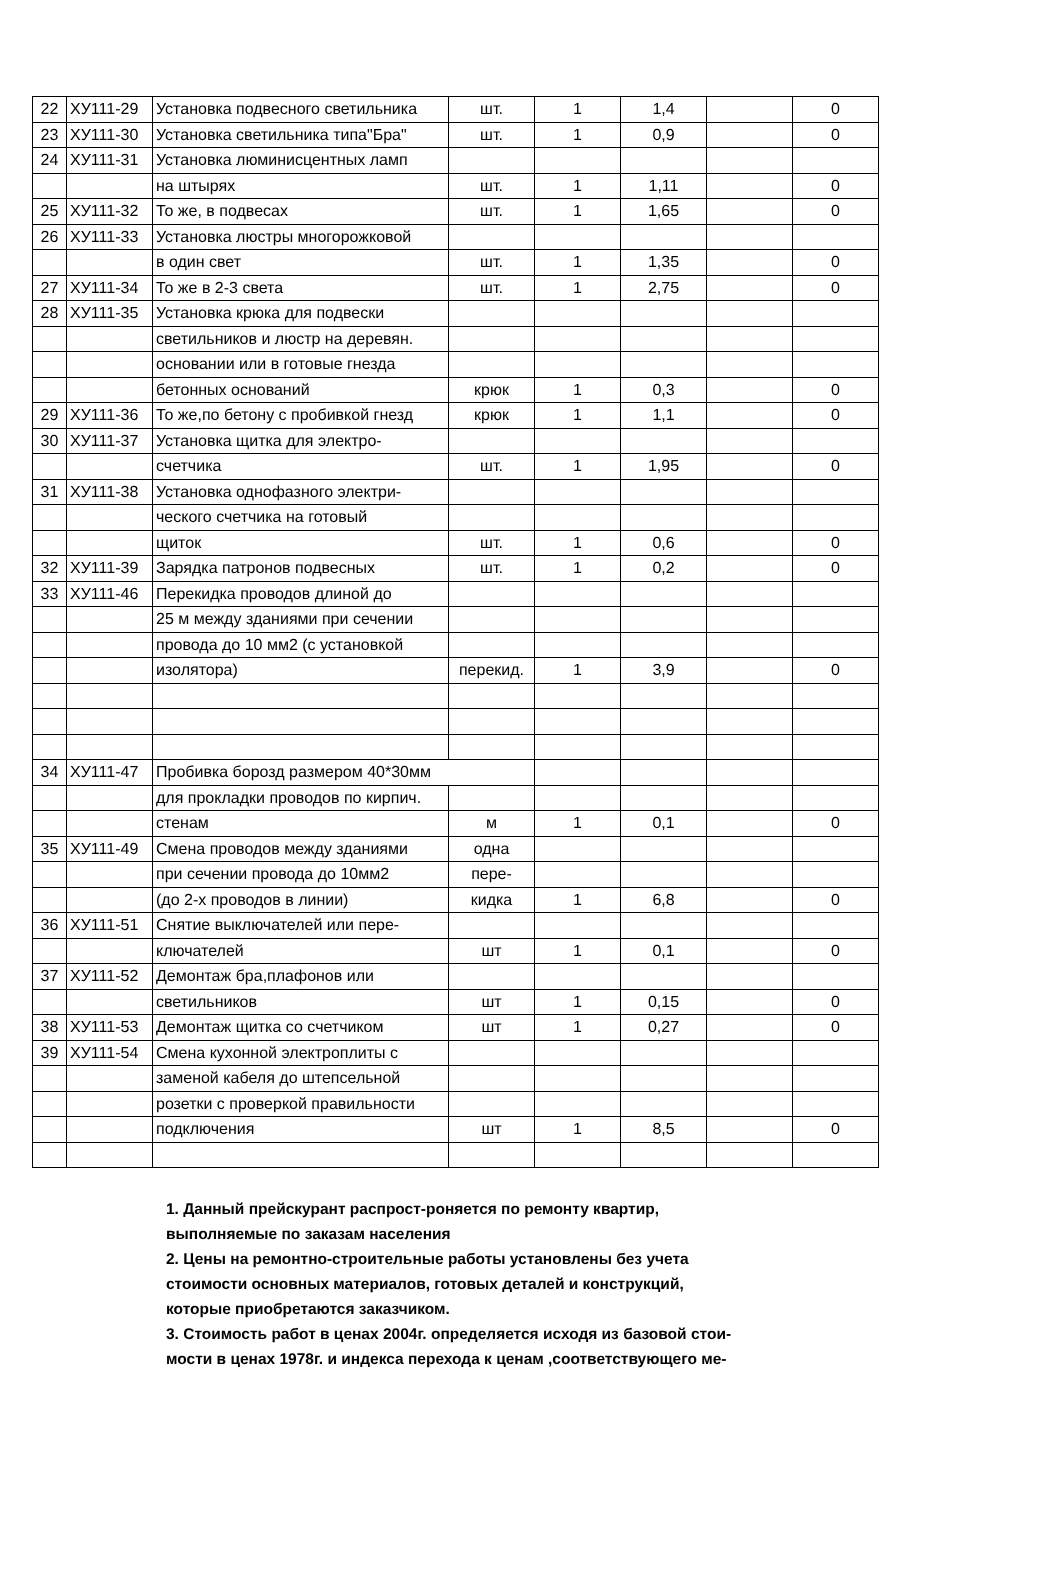| 22 | ХУ111-29 | Установка подвесного светильника | шт. | 1 | 1,4 | | 0 |
| 23 | ХУ111-30 | Установка светильника типа"Бра" | шт. | 1 | 0,9 | | 0 |
| 24 | ХУ111-31 | Установка люминисцентных ламп | | | | | |
| | | на штырях | шт. | 1 | 1,11 | | 0 |
| 25 | ХУ111-32 | То же, в подвесах | шт. | 1 | 1,65 | | 0 |
| 26 | ХУ111-33 | Установка люстры многорожковой | | | | | |
| | | в один свет | шт. | 1 | 1,35 | | 0 |
| 27 | ХУ111-34 | То же в 2-3 света | шт. | 1 | 2,75 | | 0 |
| 28 | ХУ111-35 | Установка крюка для подвески | | | | | |
| | | светильников и люстр на деревян. | | | | | |
| | | основании или в готовые гнезда | | | | | |
| | | бетонных оснований | крюк | 1 | 0,3 | | 0 |
| 29 | ХУ111-36 | То же,по бетону с пробивкой гнезд | крюк | 1 | 1,1 | | 0 |
| 30 | ХУ111-37 | Установка щитка для электро- | | | | | |
| | | счетчика | шт. | 1 | 1,95 | | 0 |
| 31 | ХУ111-38 | Установка однофазного электри- | | | | | |
| | | ческого счетчика на готовый | | | | | |
| | | щиток | шт. | 1 | 0,6 | | 0 |
| 32 | ХУ111-39 | Зарядка патронов подвесных | шт. | 1 | 0,2 | | 0 |
| 33 | ХУ111-46 | Перекидка проводов длиной до | | | | | |
| | | 25 м между зданиями при сечении | | | | | |
| | | провода до 10 мм2 (с установкой | | | | | |
| | | изолятора) | перекид. | 1 | 3,9 | | 0 |
| 34 | ХУ111-47 | Пробивка борозд размером 40*30мм | | | | | |
| | | для прокладки проводов по кирпич. | | | | | |
| | | стенам | м | 1 | 0,1 | | 0 |
| 35 | ХУ111-49 | Смена проводов между зданиями | одна | | | | |
| | | при сечении провода до 10мм2 | пере- | | | | |
| | | (до 2-х проводов в линии) | кидка | 1 | 6,8 | | 0 |
| 36 | ХУ111-51 | Снятие выключателей или пере- | | | | | |
| | | ключателей | шт | 1 | 0,1 | | 0 |
| 37 | ХУ111-52 | Демонтаж бра,плафонов или | | | | | |
| | | светильников | шт | 1 | 0,15 | | 0 |
| 38 | ХУ111-53 | Демонтаж щитка со счетчиком | шт | 1 | 0,27 | | 0 |
| 39 | ХУ111-54 | Смена кухонной электроплиты с | | | | | |
| | | заменой кабеля до штепсельной | | | | | |
| | | розетки с проверкой правильности | | | | | |
| | | подключения | шт | 1 | 8,5 | | 0 |
1. Данный прейскурант распрост-роняется по ремонту квартир,
выполняемые по заказам населения
2. Цены на ремонтно-строительные работы установлены без учета
стоимости основных материалов, готовых деталей и конструкций,
которые приобретаются заказчиком.
3. Стоимость работ в ценах 2004г. определяется исходя из базовой стои-
мости в ценах 1978г. и индекса перехода к ценам ,соответствующего ме-